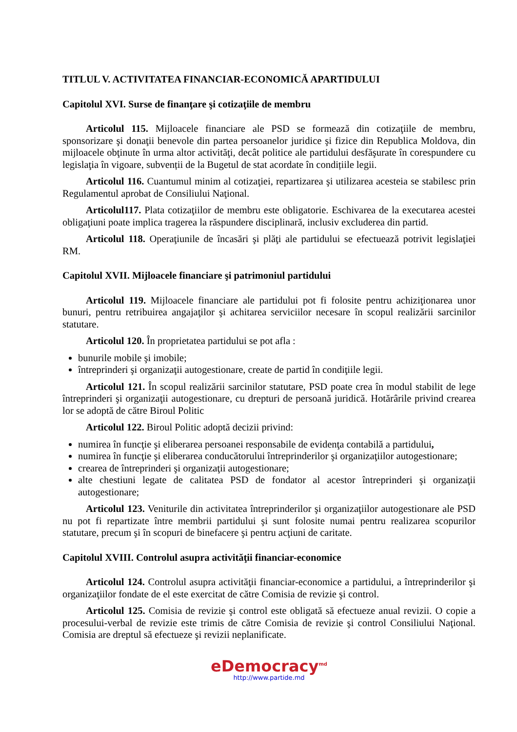TITLUL V. ACTIVITATEA FINANCIAR-ECONOMICĂ APARTIDULUI
Capitolul XVI. Surse de finanţare şi cotizaţiile de membru
Articolul 115. Mijloacele financiare ale PSD se formează din cotizaţiile de membru, sponsorizare şi donaţii benevole din partea persoanelor juridice şi fizice din Republica Moldova, din mijloacele obţinute în urma altor activităţi, decât politice ale partidului desfăşurate în corespundere cu legislaţia în vigoare, subvenții de la Bugetul de stat acordate în condițiile legii.
Articolul 116. Cuantumul minim al cotizaţiei, repartizarea şi utilizarea acesteia se stabilesc prin Regulamentul aprobat de Consiliului Naţional.
Articolul117. Plata cotizaţiilor de membru este obligatorie. Eschivarea de la executarea acestei obligaţiuni poate implica tragerea la răspundere disciplinară, inclusiv excluderea din partid.
Articolul 118. Operaţiunile de încasări şi plăţi ale partidului se efectuează potrivit legislaţiei RM.
Capitolul XVII. Mijloacele financiare şi patrimoniul partidului
Articolul 119. Mijloacele financiare ale partidului pot fi folosite pentru achiziţionarea unor bunuri, pentru retribuirea angajaţilor şi achitarea serviciilor necesare în scopul realizării sarcinilor statutare.
Articolul 120. În proprietatea partidului se pot afla :
bunurile mobile şi imobile;
întreprinderi şi organizaţii autogestionare, create de partid în condiţiile legii.
Articolul 121. În scopul realizării sarcinilor statutare, PSD poate crea în modul stabilit de lege întreprinderi şi organizaţii autogestionare, cu drepturi de persoană juridică. Hotărârile privind crearea lor se adoptă de către Biroul Politic
Articolul 122. Biroul Politic adoptă decizii privind:
numirea în funcţie şi eliberarea persoanei responsabile de evidenţa contabilă a partidului,
numirea în funcţie şi eliberarea conducătorului întreprinderilor şi organizaţiilor autogestionare;
crearea de întreprinderi şi organizaţii autogestionare;
alte chestiuni legate de calitatea PSD de fondator al acestor întreprinderi şi organizaţii autogestionare;
Articolul 123. Veniturile din activitatea întreprinderilor şi organizaţiilor autogestionare ale PSD nu pot fi repartizate între membrii partidului şi sunt folosite numai pentru realizarea scopurilor statutare, precum şi în scopuri de binefacere şi pentru acţiuni de caritate.
Capitolul XVIII. Controlul asupra activităţii financiar-economice
Articolul 124. Controlul asupra activităţii financiar-economice a partidului, a întreprinderilor şi organizaţiilor fondate de el este exercitat de către Comisia de revizie şi control.
Articolul 125. Comisia de revizie şi control este obligată să efectueze anual revizii. O copie a procesului-verbal de revizie este trimis de către Comisia de revizie şi control Consiliului Naţional. Comisia are dreptul să efectueze şi revizii neplanificate.
eDemocracy<sup>md</sup>
http://www.partide.md